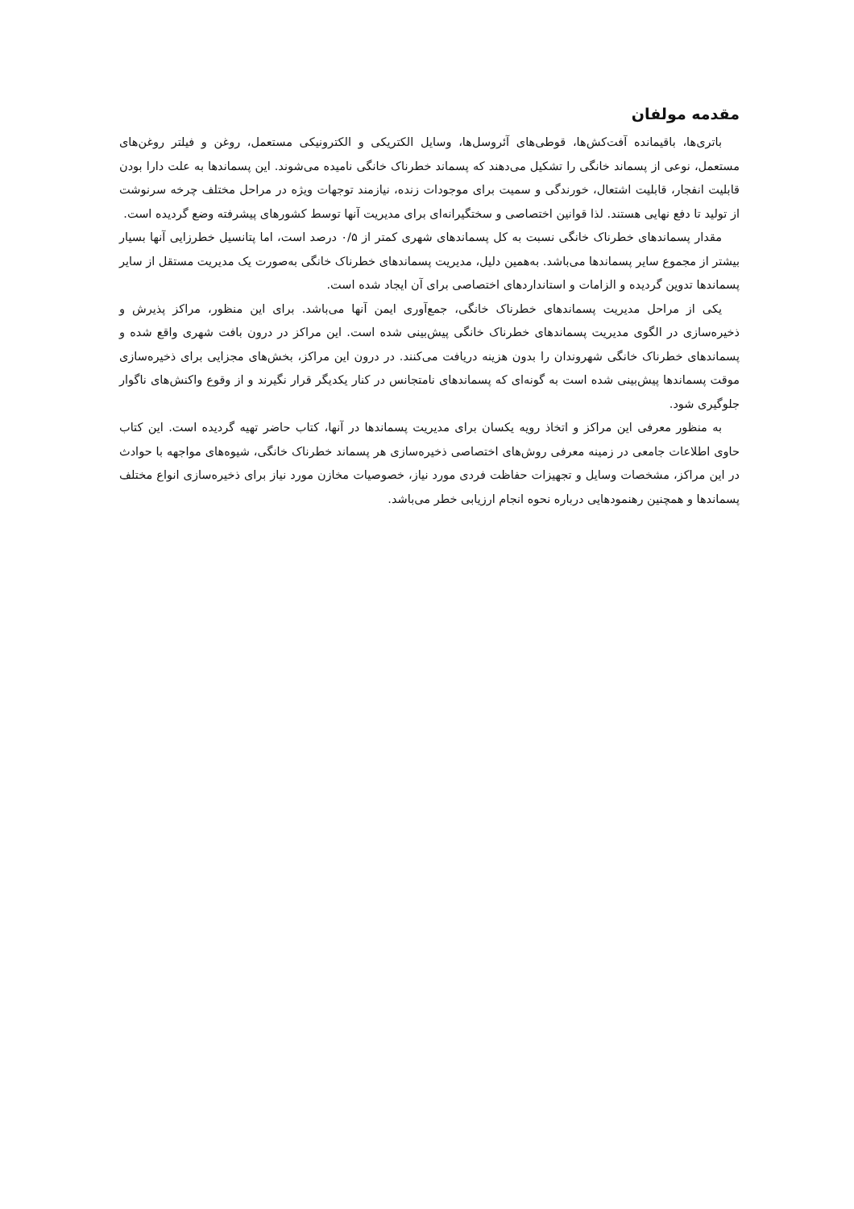مقدمه مولفان
باتری‌ها، باقیمانده آفت‌کش‌ها، قوطی‌های آئروسل‌ها، وسایل الکتریکی و الکترونیکی مستعمل، روغن و فیلتر روغن‌های مستعمل، نوعی از پسماند خانگی را تشکیل می‌دهند که پسماند خطرناک خانگی نامیده می‌شوند. این پسماندها به علت دارا بودن قابلیت انفجار، قابلیت اشتعال، خورندگی و سمیت برای موجودات زنده، نیازمند توجهات ویژه در مراحل مختلف چرخه سرنوشت از تولید تا دفع نهایی هستند. لذا قوانین اختصاصی و سختگیرانه‌ای برای مدیریت آنها توسط کشورهای پیشرفته وضع گردیده است.
مقدار پسماندهای خطرناک خانگی نسبت به کل پسماندهای شهری کمتر از ۰/۵ درصد است، اما پتانسیل خطرزایی آنها بسیار بیشتر از مجموع سایر پسماندها می‌باشد. به‌همین دلیل، مدیریت پسماندهای خطرناک خانگی به‌صورت یک مدیریت مستقل از سایر پسماندها تدوین گردیده و الزامات و استانداردهای اختصاصی برای آن ایجاد شده است.
یکی از مراحل مدیریت پسماندهای خطرناک خانگی، جمع‌آوری ایمن آنها می‌باشد. برای این منظور، مراکز پذیرش و ذخیره‌سازی در الگوی مدیریت پسماندهای خطرناک خانگی پیش‌بینی شده است. این مراکز در درون بافت شهری واقع شده و پسماندهای خطرناک خانگی شهروندان را بدون هزینه دریافت می‌کنند. در درون این مراکز، بخش‌های مجزایی برای ذخیره‌سازی موقت پسماندها پیش‌بینی شده است به گونه‌ای که پسماندهای نامتجانس در کنار یکدیگر قرار نگیرند و از وقوع واکنش‌های ناگوار جلوگیری شود.
به منظور معرفی این مراکز و اتخاذ رویه یکسان برای مدیریت پسماندها در آنها، کتاب حاضر تهیه گردیده است. این کتاب حاوی اطلاعات جامعی در زمینه معرفی روش‌های اختصاصی ذخیره‌سازی هر پسماند خطرناک خانگی، شیوه‌های مواجهه با حوادث در این مراکز، مشخصات وسایل و تجهیزات حفاظت فردی مورد نیاز، خصوصیات مخازن مورد نیاز برای ذخیره‌سازی انواع مختلف پسماندها و همچنین رهنمودهایی درباره نحوه انجام ارزیابی خطر می‌باشد.